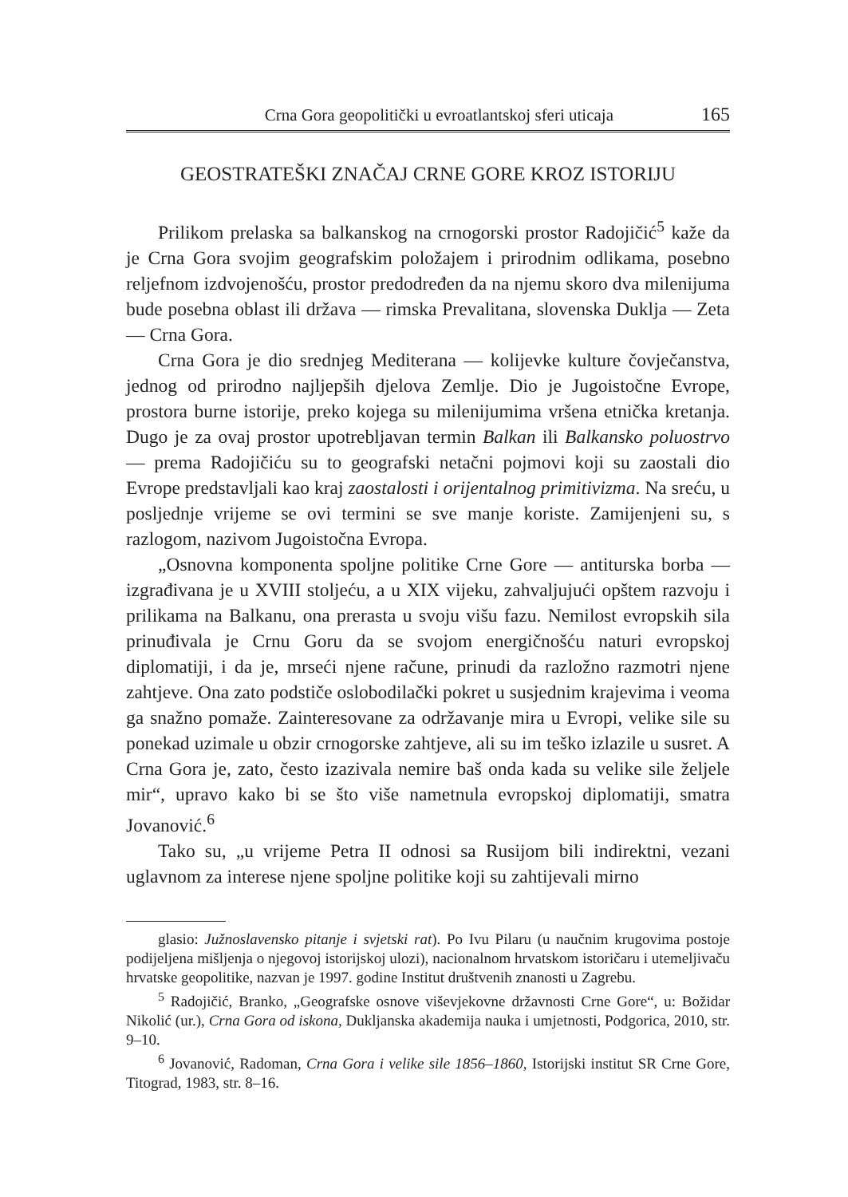Crna Gora geopolitički u evroatlantskoj sferi uticaja 165
GEOSTRATEŠKI ZNAČAJ CRNE GORE KROZ ISTORIJU
Prilikom prelaska sa balkanskog na crnogorski prostor Radojičić<sup>5</sup> kaže da je Crna Gora svojim geografskim položajem i prirodnim odlikama, posebno reljefnom izdvojenošću, prostor predodređen da na njemu skoro dva milenijuma bude posebna oblast ili država — rimska Prevalitana, slovenska Duklja — Zeta — Crna Gora.
Crna Gora je dio srednjeg Mediterana — kolijevke kulture čovječanstva, jednog od prirodno najljepših djelova Zemlje. Dio je Jugoistočne Evrope, prostora burne istorije, preko kojega su milenijumima vršena etnička kretanja. Dugo je za ovaj prostor upotrebljavan termin Balkan ili Balkansko poluostrvo — prema Radojičiću su to geografski netačni pojmovi koji su zaostali dio Evrope predstavljali kao kraj zaostalosti i orijentalnog primitivizma. Na sreću, u posljednje vrijeme se ovi termini se sve manje koriste. Zamijenjeni su, s razlogom, nazivom Jugoistočna Evropa.
„Osnovna komponenta spoljne politike Crne Gore — antiturska borba — izgrađivana je u XVIII stoljeću, a u XIX vijeku, zahvaljujući opštem razvoju i prilikama na Balkanu, ona prerasta u svoju višu fazu. Nemilost evropskih sila prinuđivala je Crnu Goru da se svojom energičnošću naturi evropskoj diplomatiji, i da je, mrseći njene račune, prinudi da razložno razmotri njene zahtjeve. Ona zato podstiče oslobodilački pokret u susjednim krajevima i veoma ga snažno pomaže. Zainteresovane za održavanje mira u Evropi, velike sile su ponekad uzimale u obzir crnogorske zahtjeve, ali su im teško izlazile u susret. A Crna Gora je, zato, često izazivala nemire baš onda kada su velike sile željele mir“, upravo kako bi se što više nametnula evropskoj diplomatiji, smatra Jovanović.<sup>6</sup>
Tako su, „u vrijeme Petra II odnosi sa Rusijom bili indirektni, vezani uglavnom za interese njene spoljne politike koji su zahtijevali mirno
glasio: Južnoslavensko pitanje i svjetski rat). Po Ivu Pilaru (u naučnim krugovima postoje podijeljena mišljenja o njegovoj istorijskoj ulozi), nacionalnom hrvatskom istoričaru i utemeljivaču hrvatske geopolitike, nazvan je 1997. godine Institut društvenih znanosti u Zagrebu.
<sup>5</sup> Radojičić, Branko, „Geografske osnove viševjekovne državnosti Crne Gore“, u: Božidar Nikolić (ur.), Crna Gora od iskona, Dukljanska akademija nauka i umjetnosti, Podgorica, 2010, str. 9–10.
<sup>6</sup> Jovanović, Radoman, Crna Gora i velike sile 1856–1860, Istorijski institut SR Crne Gore, Titograd, 1983, str. 8–16.